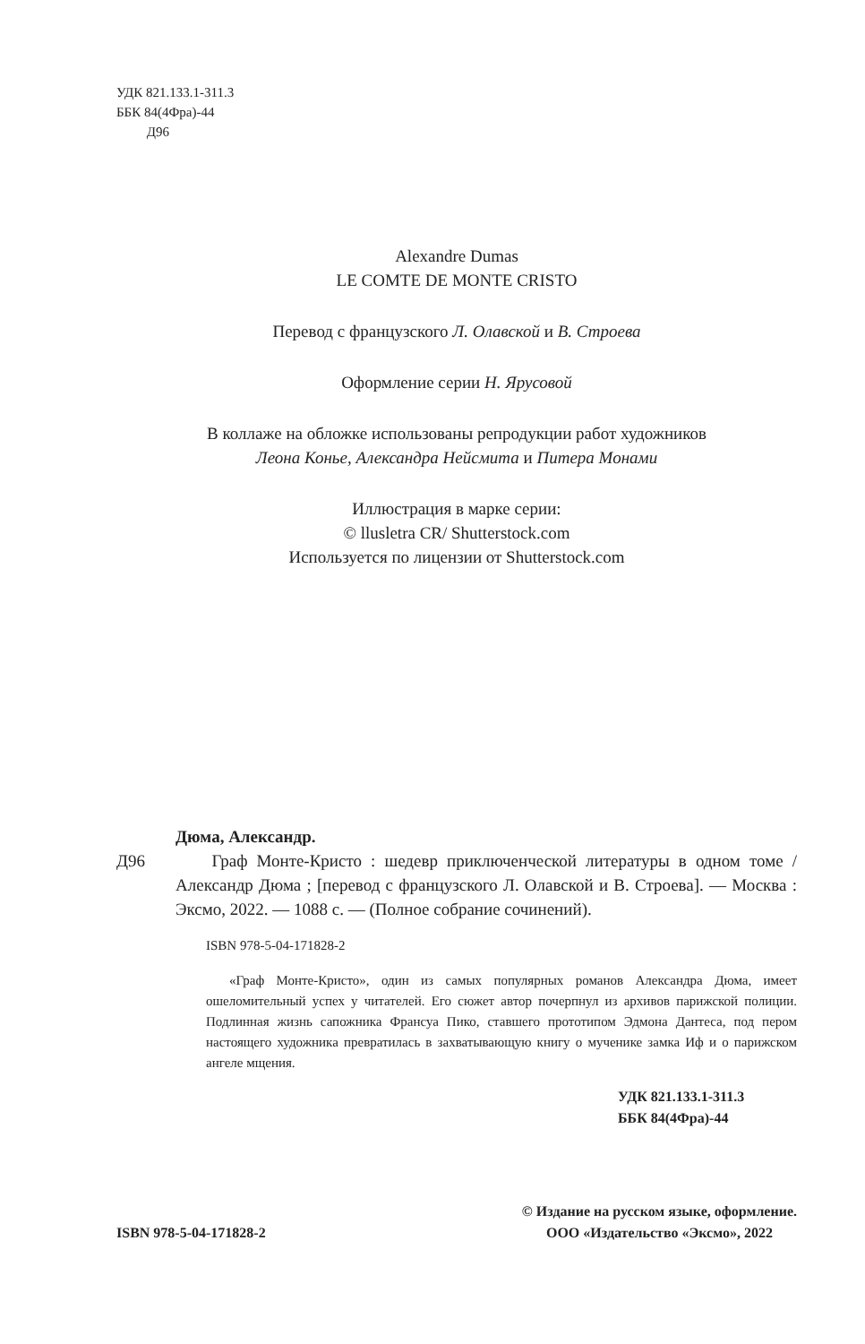УДК 821.133.1-311.3
ББК 84(4Фра)-44
Д96
Alexandre Dumas
LE COMTE DE MONTE CRISTO
Перевод с французского Л. Олавской и В. Строева
Оформление серии Н. Ярусовой
В коллаже на обложке использованы репродукции работ художников
Леона Конье, Александра Нейсмита и Питера Монами
Иллюстрация в марке серии:
© llusletra CR/ Shutterstock.com
Используется по лицензии от Shutterstock.com
Дюма, Александр.
Д96 Граф Монте-Кристо : шедевр приключенческой литературы в одном томе / Александр Дюма ; [перевод с французского Л. Олавской и В. Строева]. — Москва : Эксмо, 2022. — 1088 с. — (Полное собрание сочинений).
ISBN 978-5-04-171828-2
«Граф Монте-Кристо», один из самых популярных романов Александра Дюма, имеет ошеломительный успех у читателей. Его сюжет автор почерпнул из архивов парижской полиции. Подлинная жизнь сапожника Франсуа Пико, ставшего прототипом Эдмона Дантеса, под пером настоящего художника превратилась в захватывающую книгу о мученике замка Иф и о парижском ангеле мщения.
УДК 821.133.1-311.3
ББК 84(4Фра)-44
ISBN 978-5-04-171828-2 © Издание на русском языке, оформление.
ООО «Издательство «Эксмо», 2022